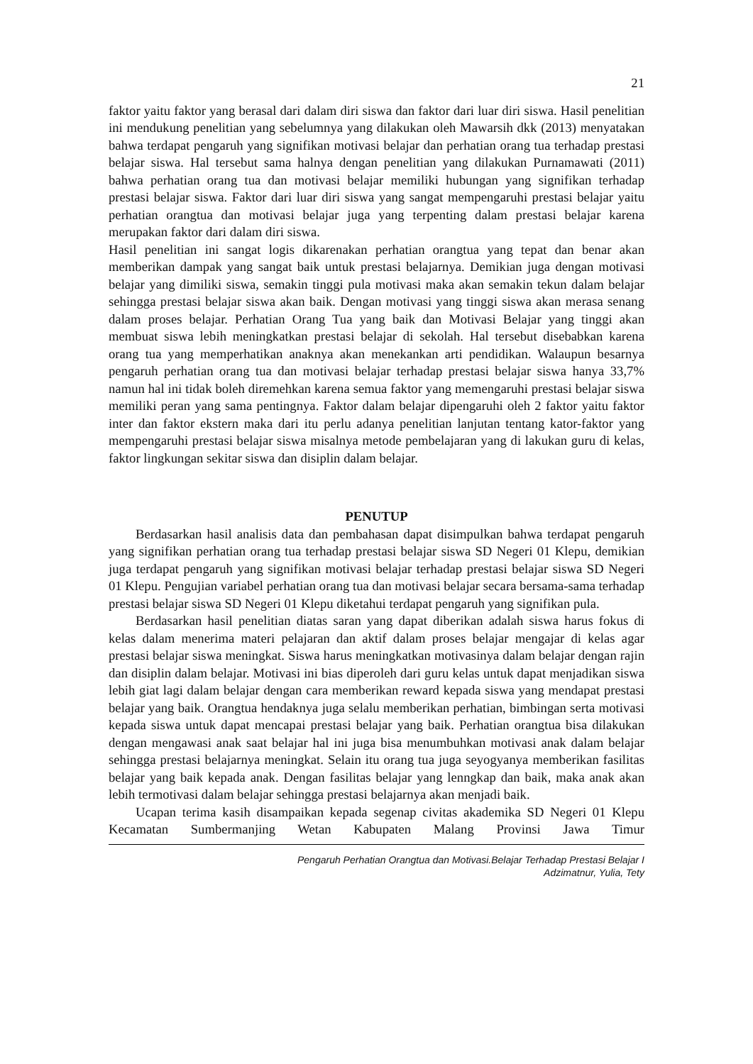21
faktor yaitu faktor yang berasal dari dalam diri siswa dan faktor dari luar diri siswa. Hasil penelitian ini mendukung penelitian yang sebelumnya yang dilakukan oleh Mawarsih dkk (2013) menyatakan bahwa terdapat pengaruh yang signifikan motivasi belajar dan perhatian orang tua terhadap prestasi belajar siswa. Hal tersebut sama halnya dengan penelitian yang dilakukan Purnamawati (2011) bahwa perhatian orang tua dan motivasi belajar memiliki hubungan yang signifikan terhadap prestasi belajar siswa. Faktor dari luar diri siswa yang sangat mempengaruhi prestasi belajar yaitu perhatian orangtua dan motivasi belajar juga yang terpenting dalam prestasi belajar karena merupakan faktor dari dalam diri siswa.
Hasil penelitian ini sangat logis dikarenakan perhatian orangtua yang tepat dan benar akan memberikan dampak yang sangat baik untuk prestasi belajarnya. Demikian juga dengan motivasi belajar yang dimiliki siswa, semakin tinggi pula motivasi maka akan semakin tekun dalam belajar sehingga prestasi belajar siswa akan baik. Dengan motivasi yang tinggi siswa akan merasa senang dalam proses belajar. Perhatian Orang Tua yang baik dan Motivasi Belajar yang tinggi akan membuat siswa lebih meningkatkan prestasi belajar di sekolah. Hal tersebut disebabkan karena orang tua yang memperhatikan anaknya akan menekankan arti pendidikan. Walaupun besarnya pengaruh perhatian orang tua dan motivasi belajar terhadap prestasi belajar siswa hanya 33,7% namun hal ini tidak boleh diremehkan karena semua faktor yang memengaruhi prestasi belajar siswa memiliki peran yang sama pentingnya. Faktor dalam belajar dipengaruhi oleh 2 faktor yaitu faktor inter dan faktor ekstern maka dari itu perlu adanya penelitian lanjutan tentang kator-faktor yang mempengaruhi prestasi belajar siswa misalnya metode pembelajaran yang di lakukan guru di kelas, faktor lingkungan sekitar siswa dan disiplin dalam belajar.
PENUTUP
Berdasarkan hasil analisis data dan pembahasan dapat disimpulkan bahwa terdapat pengaruh yang signifikan perhatian orang tua terhadap prestasi belajar siswa SD Negeri 01 Klepu, demikian juga terdapat pengaruh yang signifikan motivasi belajar terhadap prestasi belajar siswa SD Negeri 01 Klepu. Pengujian variabel perhatian orang tua dan motivasi belajar secara bersama-sama terhadap prestasi belajar siswa SD Negeri 01 Klepu diketahui terdapat pengaruh yang signifikan pula.
Berdasarkan hasil penelitian diatas saran yang dapat diberikan adalah siswa harus fokus di kelas dalam menerima materi pelajaran dan aktif dalam proses belajar mengajar di kelas agar prestasi belajar siswa meningkat. Siswa harus meningkatkan motivasinya dalam belajar dengan rajin dan disiplin dalam belajar. Motivasi ini bias diperoleh dari guru kelas untuk dapat menjadikan siswa lebih giat lagi dalam belajar dengan cara memberikan reward kepada siswa yang mendapat prestasi belajar yang baik. Orangtua hendaknya juga selalu memberikan perhatian, bimbingan serta motivasi kepada siswa untuk dapat mencapai prestasi belajar yang baik. Perhatian orangtua bisa dilakukan dengan mengawasi anak saat belajar hal ini juga bisa menumbuhkan motivasi anak dalam belajar sehingga prestasi belajarnya meningkat. Selain itu orang tua juga seyogyanya memberikan fasilitas belajar yang baik kepada anak. Dengan fasilitas belajar yang lenngkap dan baik, maka anak akan lebih termotivasi dalam belajar sehingga prestasi belajarnya akan menjadi baik.
Ucapan terima kasih disampaikan kepada segenap civitas akademika SD Negeri 01 Klepu Kecamatan Sumbermanjing Wetan Kabupaten Malang Provinsi Jawa Timur
Pengaruh Perhatian Orangtua dan Motivasi.Belajar Terhadap Prestasi Belajar I
Adzimatnur, Yulia, Tety